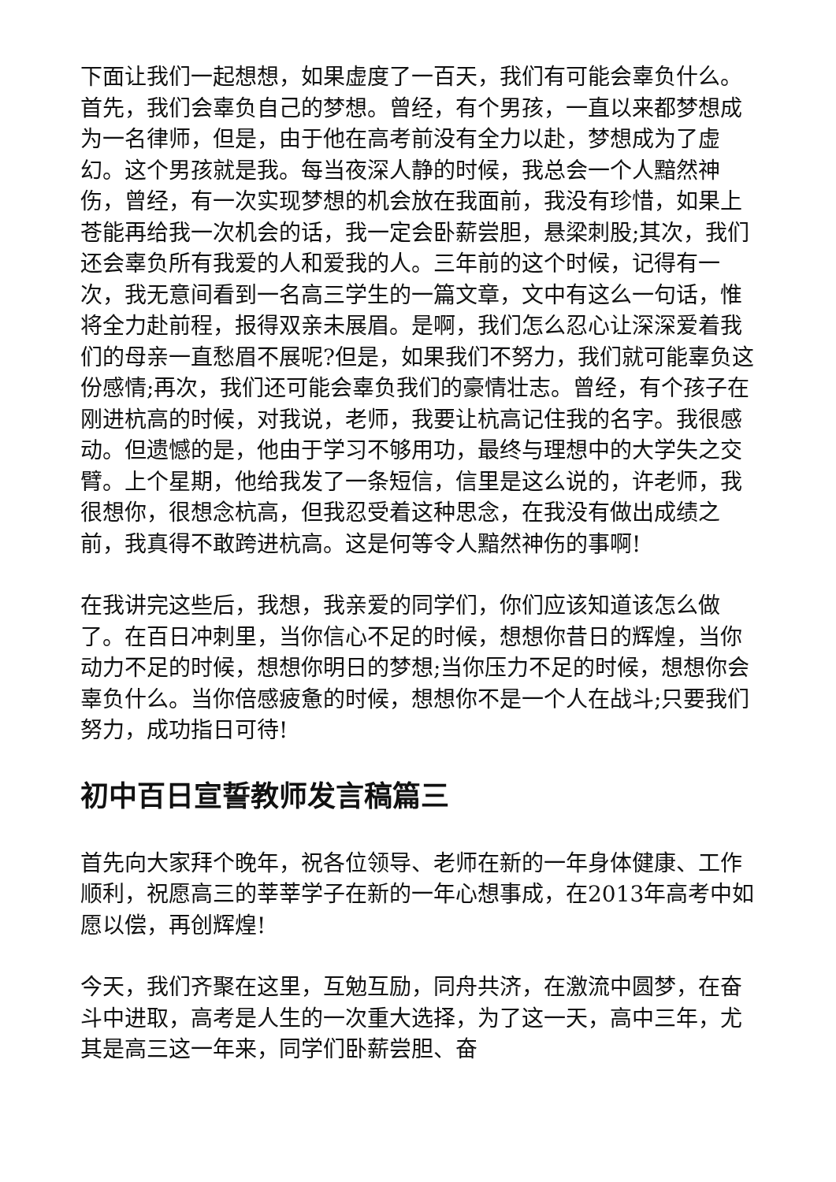下面让我们一起想想，如果虚度了一百天，我们有可能会辜负什么。首先，我们会辜负自己的梦想。曾经，有个男孩，一直以来都梦想成为一名律师，但是，由于他在高考前没有全力以赴，梦想成为了虚幻。这个男孩就是我。每当夜深人静的时候，我总会一个人黯然神伤，曾经，有一次实现梦想的机会放在我面前，我没有珍惜，如果上苍能再给我一次机会的话，我一定会卧薪尝胆，悬梁刺股;其次，我们还会辜负所有我爱的人和爱我的人。三年前的这个时候，记得有一次，我无意间看到一名高三学生的一篇文章，文中有这么一句话，惟将全力赴前程，报得双亲未展眉。是啊，我们怎么忍心让深深爱着我们的母亲一直愁眉不展呢?但是，如果我们不努力，我们就可能辜负这份感情;再次，我们还可能会辜负我们的豪情壮志。曾经，有个孩子在刚进杭高的时候，对我说，老师，我要让杭高记住我的名字。我很感动。但遗憾的是，他由于学习不够用功，最终与理想中的大学失之交臂。上个星期，他给我发了一条短信，信里是这么说的，许老师，我很想你，很想念杭高，但我忍受着这种思念，在我没有做出成绩之前，我真得不敢跨进杭高。这是何等令人黯然神伤的事啊!
在我讲完这些后，我想，我亲爱的同学们，你们应该知道该怎么做了。在百日冲刺里，当你信心不足的时候，想想你昔日的辉煌，当你动力不足的时候，想想你明日的梦想;当你压力不足的时候，想想你会辜负什么。当你倍感疲惫的时候，想想你不是一个人在战斗;只要我们努力，成功指日可待!
初中百日宣誓教师发言稿篇三
首先向大家拜个晚年，祝各位领导、老师在新的一年身体健康、工作顺利，祝愿高三的莘莘学子在新的一年心想事成，在2013年高考中如愿以偿，再创辉煌!
今天，我们齐聚在这里，互勉互励，同舟共济，在激流中圆梦，在奋斗中进取，高考是人生的一次重大选择，为了这一天，高中三年，尤其是高三这一年来，同学们卧薪尝胆、奋